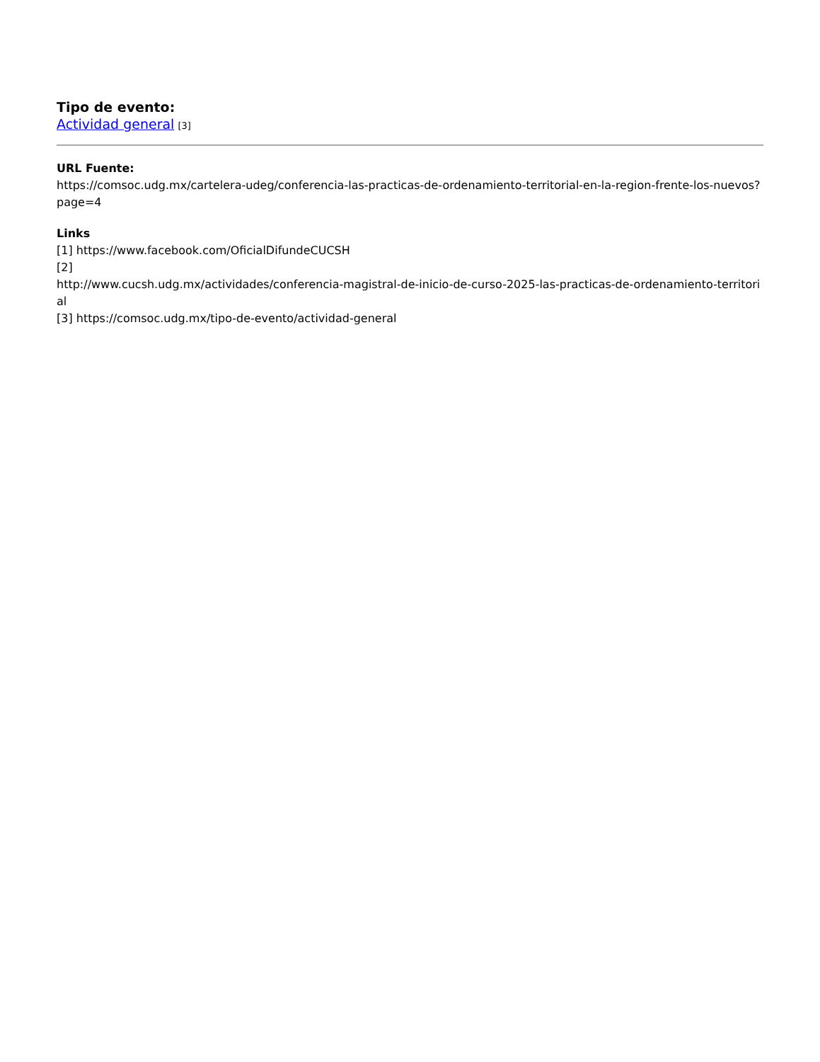Tipo de evento:
Actividad general [3]
URL Fuente:
https://comsoc.udg.mx/cartelera-udeg/conferencia-las-practicas-de-ordenamiento-territorial-en-la-region-frente-los-nuevos?page=4
Links
[1] https://www.facebook.com/OficialDifundeCUCSH
[2]
http://www.cucsh.udg.mx/actividades/conferencia-magistral-de-inicio-de-curso-2025-las-practicas-de-ordenamiento-territorial
[3] https://comsoc.udg.mx/tipo-de-evento/actividad-general